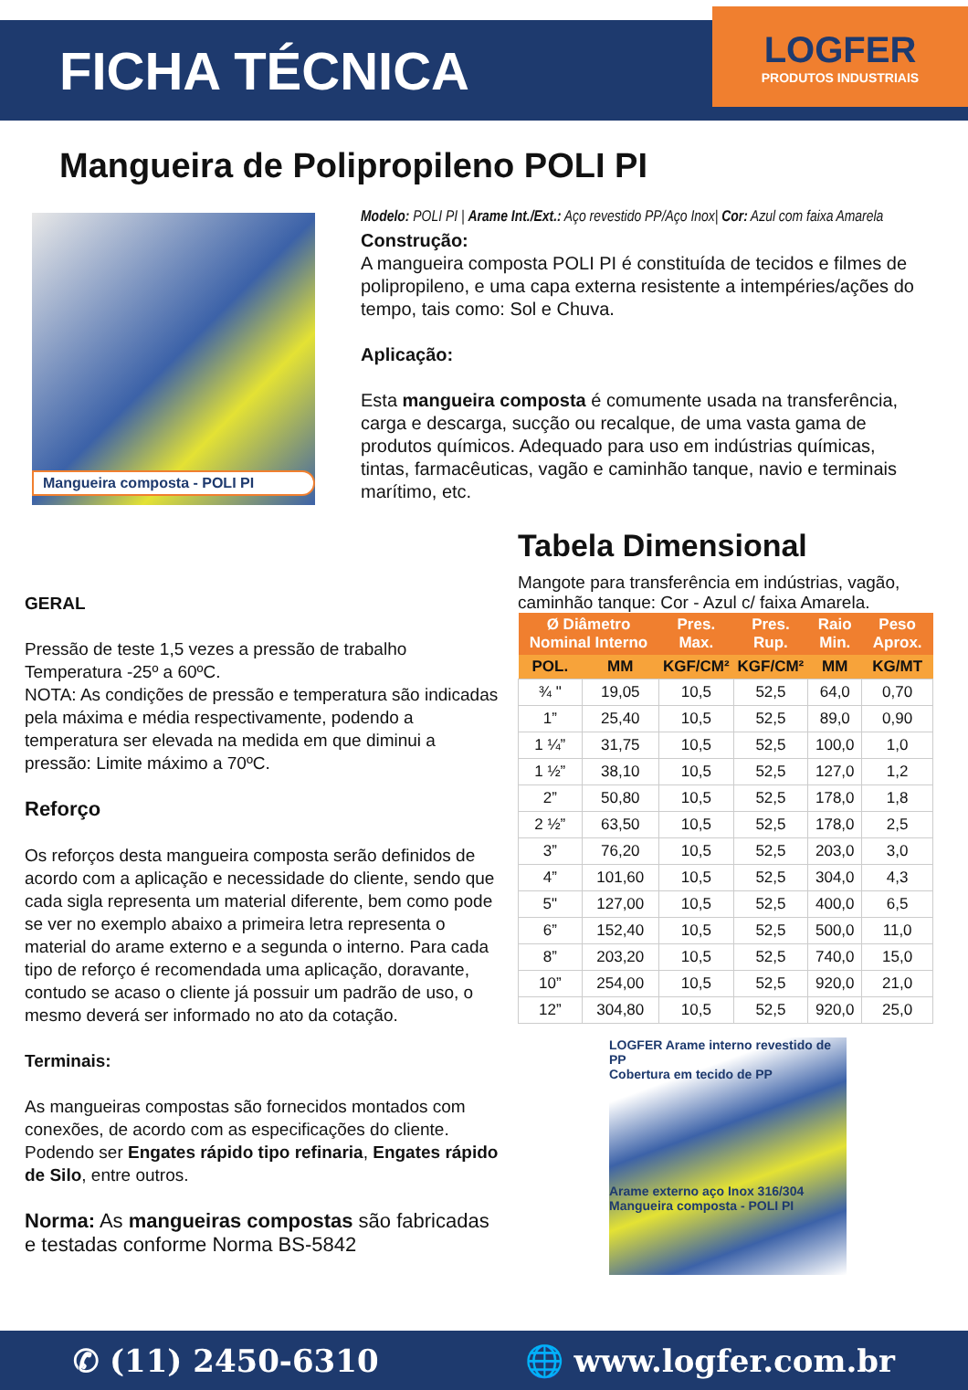FICHA TÉCNICA
LOGFER
PRODUTOS INDUSTRIAIS
Mangueira de Polipropileno POLI PI
Mangueira composta - POLI PI
Modelo: POLI PI | Arame Int./Ext.: Aço revestido PP/Aço Inox| Cor: Azul com faixa Amarela
Construção:
A mangueira composta POLI PI é constituída de tecidos e filmes de polipropileno, e uma capa externa resistente a intempéries/ações do tempo, tais como: Sol e Chuva.
Aplicação:
Esta mangueira composta é comumente usada na transferência, carga e descarga, sucção ou recalque, de uma vasta gama de produtos químicos. Adequado para uso em indústrias químicas, tintas, farmacêuticas, vagão e caminhão tanque, navio e terminais marítimo, etc.
GERAL
Pressão de teste 1,5 vezes a pressão de trabalho Temperatura -25º a 60ºC.
NOTA: As condições de pressão e temperatura são indicadas pela máxima e média respectivamente, podendo a temperatura ser elevada na medida em que diminui a pressão: Limite máximo a 70ºC.
Reforço
Os reforços desta mangueira composta serão definidos de acordo com a aplicação e necessidade do cliente, sendo que cada sigla representa um material diferente, bem como pode se ver no exemplo abaixo a primeira letra representa o material do arame externo e a segunda o interno. Para cada tipo de reforço é recomendada uma aplicação, doravante, contudo se acaso o cliente já possuir um padrão de uso, o mesmo deverá ser informado no ato da cotação.
Terminais:
As mangueiras compostas são fornecidos montados com conexões, de acordo com as especificações do cliente. Podendo ser Engates rápido tipo refinaria, Engates rápido de Silo, entre outros.
Norma: As mangueiras compostas são fabricadas e testadas conforme Norma BS-5842
Tabela Dimensional
Mangote para transferência em indústrias, vagão, caminhão tanque: Cor - Azul c/ faixa Amarela.
| Ø Diâmetro Nominal Interno | | Pres. Max. | Pres. Rup. | Raio Min. | Peso Aprox. |
| --- | --- | --- | --- | --- | --- |
| POL. | MM | KGF/CM² | KGF/CM² | MM | KG/MT |
| ¾ " | 19,05 | 10,5 | 52,5 | 64,0 | 0,70 |
| 1” | 25,40 | 10,5 | 52,5 | 89,0 | 0,90 |
| 1 ¼” | 31,75 | 10,5 | 52,5 | 100,0 | 1,0 |
| 1 ½” | 38,10 | 10,5 | 52,5 | 127,0 | 1,2 |
| 2” | 50,80 | 10,5 | 52,5 | 178,0 | 1,8 |
| 2 ½” | 63,50 | 10,5 | 52,5 | 178,0 | 2,5 |
| 3” | 76,20 | 10,5 | 52,5 | 203,0 | 3,0 |
| 4” | 101,60 | 10,5 | 52,5 | 304,0 | 4,3 |
| 5" | 127,00 | 10,5 | 52,5 | 400,0 | 6,5 |
| 6” | 152,40 | 10,5 | 52,5 | 500,0 | 11,0 |
| 8” | 203,20 | 10,5 | 52,5 | 740,0 | 15,0 |
| 10” | 254,00 | 10,5 | 52,5 | 920,0 | 21,0 |
| 12” | 304,80 | 10,5 | 52,5 | 920,0 | 25,0 |
LOGFER Arame interno revestido de PP
Cobertura em tecido de PP
Arame externo aço Inox 316/304
Mangueira composta - POLI PI
✆ (11) 2450-6310 🌐 www.logfer.com.br